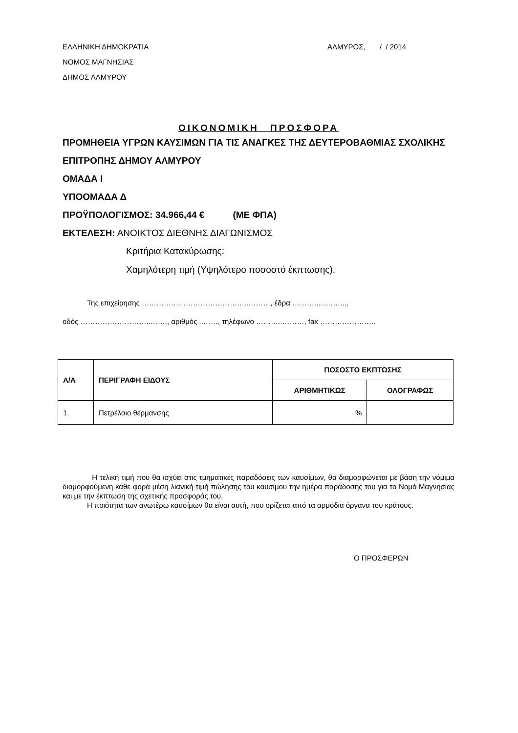ΕΛΛΗΝΙΚΗ ΔΗΜΟΚΡΑΤΙΑ
ΝΟΜΟΣ ΜΑΓΝΗΣΙΑΣ
ΔΗΜΟΣ ΑΛΜΥΡΟΥ
ΑΛΜΥΡΟΣ, / / 2014
ΟΙΚΟΝΟΜΙΚΗ ΠΡΟΣΦΟΡΑ
ΠΡΟΜΗΘΕΙΑ ΥΓΡΩΝ ΚΑΥΣΙΜΩΝ ΓΙΑ ΤΙΣ ΑΝΑΓΚΕΣ ΤΗΣ ΔΕΥΤΕΡΟΒΑΘΜΙΑΣ ΣΧΟΛΙΚΗΣ ΕΠΙΤΡΟΠΗΣ ΔΗΜΟΥ ΑΛΜΥΡΟΥ
ΟΜΑΔΑ Ι
ΥΠΟΟΜΑΔΑ Δ
ΠΡΟΫΠΟΛΟΓΙΣΜΟΣ: 34.966,44 € (ΜΕ ΦΠΑ)
ΕΚΤΕΛΕΣΗ: ΑΝΟΙΚΤΟΣ ΔΙΕΘΝΗΣ ΔΙΑΓΩΝΙΣΜΟΣ
Κριτήρια Κατακύρωσης:
Χαμηλότερη τιμή (Υψηλότερο ποσοστό έκπτωσης).
Της επιχείρησης ……………………………………..………, έδρα ………..………...,
οδός ………………………..……., αριθμός ..……, τηλέφωνο ………..………, fax …………………..
| Α/Α | ΠΕΡΙΓΡΑΦΗ ΕΙΔΟΥΣ | ΠΟΣΟΣΤΟ ΕΚΠΤΩΣΗΣ | |
| --- | --- | --- | --- |
| | | ΑΡΙΘΜΗΤΙΚΩΣ | ΟΛΟΓΡΑΦΩΣ |
| 1. | Πετρέλαιο θέρμανσης | % | |
Η τελική τιμή που θα ισχύει στις τμηματικές παραδόσεις των καυσίμων, θα διαμορφώνεται με βάση την νόμιμα διαμορφούμενη κάθε φορά μέση λιανική τιμή πώλησης του καυσίμου την ημέρα παράδοσης του για το Νομό Μαγνησίας και με την έκπτωση της σχετικής προσφοράς του.
Η ποιότητα των ανωτέρω καυσίμων θα είναι αυτή, που ορίζεται από τα αρμόδια όργανα του κράτους.
Ο ΠΡΟΣΦΕΡΩΝ